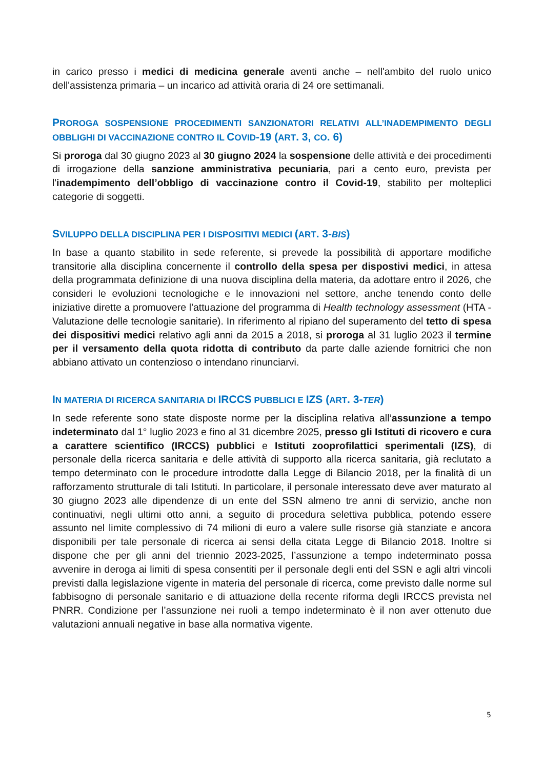in carico presso i medici di medicina generale aventi anche – nell'ambito del ruolo unico dell'assistenza primaria – un incarico ad attività oraria di 24 ore settimanali.
PROROGA SOSPENSIONE PROCEDIMENTI SANZIONATORI RELATIVI ALL’INADEMPIMENTO DEGLI OBBLIGHI DI VACCINAZIONE CONTRO IL COVID-19 (ART. 3, CO. 6)
Si proroga dal 30 giugno 2023 al 30 giugno 2024 la sospensione delle attività e dei procedimenti di irrogazione della sanzione amministrativa pecuniaria, pari a cento euro, prevista per l'inadempimento dell’obbligo di vaccinazione contro il Covid-19, stabilito per molteplici categorie di soggetti.
SVILUPPO DELLA DISCIPLINA PER I DISPOSITIVI MEDICI (ART. 3-BIS)
In base a quanto stabilito in sede referente, si prevede la possibilità di apportare modifiche transitorie alla disciplina concernente il controllo della spesa per dispostivi medici, in attesa della programmata definizione di una nuova disciplina della materia, da adottare entro il 2026, che consideri le evoluzioni tecnologiche e le innovazioni nel settore, anche tenendo conto delle iniziative dirette a promuovere l'attuazione del programma di Health technology assessment (HTA - Valutazione delle tecnologie sanitarie). In riferimento al ripiano del superamento del tetto di spesa dei dispositivi medici relativo agli anni da 2015 a 2018, si proroga al 31 luglio 2023 il termine per il versamento della quota ridotta di contributo da parte dalle aziende fornitrici che non abbiano attivato un contenzioso o intendano rinunciarvi.
IN MATERIA DI RICERCA SANITARIA DI IRCCS PUBBLICI E IZS (ART. 3-TER)
In sede referente sono state disposte norme per la disciplina relativa all’assunzione a tempo indeterminato dal 1° luglio 2023 e fino al 31 dicembre 2025, presso gli Istituti di ricovero e cura a carattere scientifico (IRCCS) pubblici e Istituti zooprofilattici sperimentali (IZS), di personale della ricerca sanitaria e delle attività di supporto alla ricerca sanitaria, già reclutato a tempo determinato con le procedure introdotte dalla Legge di Bilancio 2018, per la finalità di un rafforzamento strutturale di tali Istituti. In particolare, il personale interessato deve aver maturato al 30 giugno 2023 alle dipendenze di un ente del SSN almeno tre anni di servizio, anche non continuativi, negli ultimi otto anni, a seguito di procedura selettiva pubblica, potendo essere assunto nel limite complessivo di 74 milioni di euro a valere sulle risorse già stanziate e ancora disponibili per tale personale di ricerca ai sensi della citata Legge di Bilancio 2018. Inoltre si dispone che per gli anni del triennio 2023-2025, l’assunzione a tempo indeterminato possa avvenire in deroga ai limiti di spesa consentiti per il personale degli enti del SSN e agli altri vincoli previsti dalla legislazione vigente in materia del personale di ricerca, come previsto dalle norme sul fabbisogno di personale sanitario e di attuazione della recente riforma degli IRCCS prevista nel PNRR. Condizione per l’assunzione nei ruoli a tempo indeterminato è il non aver ottenuto due valutazioni annuali negative in base alla normativa vigente.
5